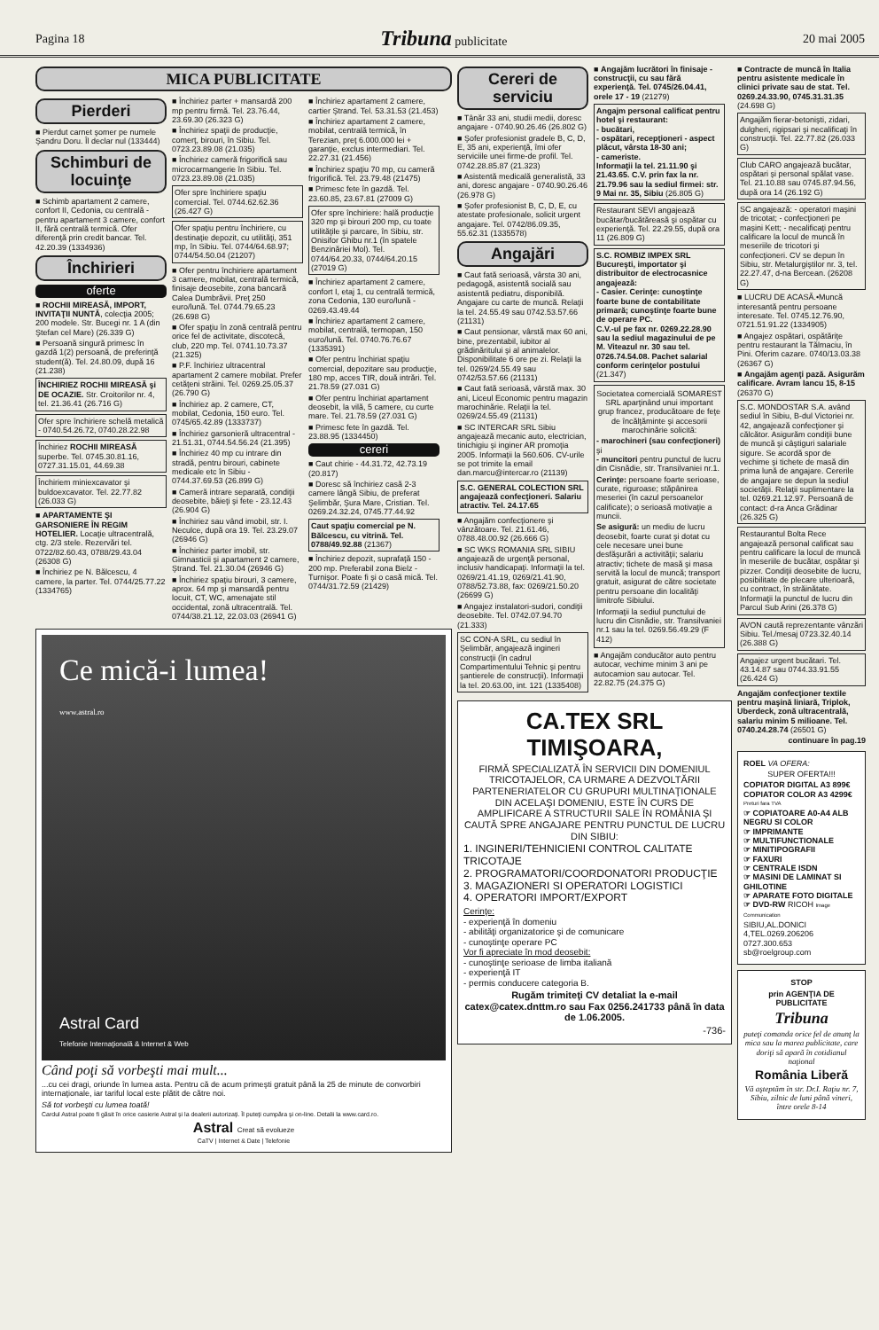Pagina 18 Tribuna publicitate 20 mai 2005
MICA PUBLICITATE
Pierderi
■ Pierdut carnet şomer pe numele Şandru Doru. Îl declar nul (133444)
Schimburi de locuinţe
■ Schimb apartament 2 camere, confort II, Cedonia, cu centrală - pentru apartament 3 camere, confort II, fără centrală termică. Ofer diferenţă prin credit bancar. Tel. 42.20.39 (1334936)
Închirieri
oferte
■ ROCHII MIREASĂ, IMPORT, INVITAŢII NUNTĂ, colecţia 2005; 200 modele. Str. Bucegi nr. 1 A (din Ştefan cel Mare) (26.339 G)
■ Persoană singură primesc în gazdă 1(2) persoană, de preferinţă student(ă). Tel. 24.80.09, după 16 (21.238)
ÎNCHIRIEZ ROCHII MIREASĂ şi DE OCAZIE. Str. Croitorilor nr. 4, tel. 21.36.41 (26.716 G)
Ofer spre închiriere schelă metalică - 0740.54.26.72, 0740.28.22.98
Închiriez ROCHII MIREASĂ superbe. Tel. 0745.30.81.16, 0727.31.15.01, 44.69.38
Închiriem miniexcavator şi buldoexcavator. Tel. 22.77.82 (26.033 G)
■ APARTAMENTE ŞI GARSONIERE ÎN REGIM HOTELIER. Locaţie ultracentrală, ctg. 2/3 stele. Rezervări tel. 0722/82.60.43, 0788/29.43.04 (26308 G)
■ Închiriez pe N. Bălcescu, 4 camere, la parter. Tel. 0744/25.77.22 (1334765)
■ Închiriez parter + mansardă 200 mp pentru firmă. Tel. 23.76.44, 23.69.30 (26.323 G)
■ Închiriez spaţii de producţie, comerţ, birouri, în Sibiu. Tel. 0723.23.89.08 (21.035)
■ Închiriez cameră frigorifică sau microcarmangerie în Sibiu. Tel. 0723.23.89.08 (21.035)
Ofer spre închiriere spaţiu comercial. Tel. 0744.62.62.36 (26.427 G)
Ofer spaţiu pentru închiriere, cu destinaţie depozit, cu utilităţi, 351 mp, în Sibiu. Tel. 0744/64.68.97; 0744/54.50.04 (21207)
■ Ofer pentru închiriere apartament 3 camere, mobilat, centrală termică, finisaje deosebite, zona bancară Calea Dumbrăvii. Preţ 250 euro/lună. Tel. 0744.79.65.23 (26.698 G)
■ Ofer spaţiu în zonă centrală pentru orice fel de activitate, discotecă, club, 220 mp. Tel. 0741.10.73.37 (21.325)
■ P.F. închiriez ultracentral apartament 2 camere mobilat. Prefer cetăţeni străini. Tel. 0269.25.05.37 (26.790 G)
■ Închiriez ap. 2 camere, CT, mobilat, Cedonia, 150 euro. Tel. 0745/65.42.89 (1333737)
■ Închiriez garsonieră ultracentral - 21.51.31, 0744.54.56.24 (21.395)
■ Închiriez 40 mp cu intrare din stradă, pentru birouri, cabinete medicale etc în Sibiu - 0744.37.69.53 (26.899 G)
■ Cameră intrare separată, condiţii deosebite, băieţi şi fete - 23.12.43 (26.904 G)
■ Închiriez sau vând imobil, str. I. Neculce, după ora 19. Tel. 23.29.07 (26946 G)
■ Închiriez parter imobil, str. Gimnasticii şi apartament 2 camere, Ştrand. Tel. 21.30.04 (26946 G)
■ Închiriez spaţiu birouri, 3 camere, aprox. 64 mp şi mansardă pentru locuit, CT, WC, amenajate stil occidental, zonă ultracentrală. Tel. 0744/38.21.12, 22.03.03 (26941 G)
■ Închiriez apartament 2 camere, cartier Ştrand. Tel. 53.31.53 (21.453)
■ Închiriez apartament 2 camere, mobilat, centrală termică, în Terezian, preţ 6.000.000 lei + garanţie, exclus intermediari. Tel. 22.27.31 (21.456)
■ Închiriez spaţiu 70 mp, cu cameră frigorifică. Tel. 23.79.48 (21475)
■ Primesc fete în gazdă. Tel. 23.60.85, 23.67.81 (27009 G)
Ofer spre închiriere: hală producţie 320 mp şi birouri 200 mp, cu toate utilităţile şi parcare, în Sibiu, str. Onisifor Ghibu nr.1 (în spatele Benzinăriei Mol). Tel. 0744/64.20.33, 0744/64.20.15 (27019 G)
■ Închiriez apartament 2 camere, confort I, etaj 1, cu centrală termică, zona Cedonia, 130 euro/lună - 0269.43.49.44
■ Închiriez apartament 2 camere, mobilat, centrală, termopan, 150 euro/lună. Tel. 0740.76.76.67 (1335391)
■ Ofer pentru închiriat spaţiu comercial, depozitare sau producţie, 180 mp, acces TIR, două intrări. Tel. 21.78.59 (27.031 G)
■ Ofer pentru închiriat apartament deosebit, la vilă, 5 camere, cu curte mare. Tel. 21.78.59 (27.031 G)
■ Primesc fete în gazdă. Tel. 23.88.95 (1334450)
cereri
■ Caut chirie - 44.31.72, 42.73.19 (20.817)
■ Doresc să închiriez casă 2-3 camere lângă Sibiu, de preferat Şelimbăr, Şura Mare, Cristian. Tel. 0269.24.32.24, 0745.77.44.92
Caut spaţiu comercial pe N. Bălcescu, cu vitrină. Tel. 0788/49.92.88 (21367)
■ Închiriez depozit, suprafaţă 150 - 200 mp. Preferabil zona Bielz - Turnişor. Poate fi şi o casă mică. Tel. 0744/31.72.59 (21429)
Ce mică-i lumea!
www.astral.ro
Astral Card
Telefonie Internaţională & Internet & Web
Când poţi să vorbeşti mai mult...
...cu cei dragi, oriunde în lumea asta. Pentru că de acum primeşti gratuit până la 25 de minute de convorbiri internaţionale, iar tariful local este plătit de către noi.
Să tot vorbeşti cu lumea toată!
Cardul Astral poate fi găsit în orice casierie Astral şi la dealerii autorizaţi. Îl puteţi cumpăra şi on-line. Detalii la www.card.ro.
Astral Creat să evolueze
CaTV | Internet & Date | Telefonie
Cereri de serviciu
■ Tânăr 33 ani, studii medii, doresc angajare - 0740.90.26.46 (26.802 G)
■ Şofer profesionist gradele B, C, D, E, 35 ani, experienţă, îmi ofer serviciile unei firme-de profil. Tel. 0742.28.85.87 (21.323)
■ Asistentă medicală generalistă, 33 ani, doresc angajare - 0740.90.26.46 (26.978 G)
■ Şofer profesionist B, C, D, E, cu atestate profesionale, solicit urgent angajare. Tel. 0742/86.09.35, 55.62.31 (1335578)
Angajări
■ Caut fată serioasă, vârsta 30 ani, pedagogă, asistentă socială sau asistentă pediatru, disponibilă. Angajare cu carte de muncă. Relaţii la tel. 24.55.49 sau 0742.53.57.66 (21131)
■ Caut pensionar, vârstă max 60 ani, bine, prezentabil, iubitor al grădinăritului şi al animalelor. Disponibilitate 6 ore pe zi. Relaţii la tel. 0269/24.55.49 sau 0742/53.57.66 (21131)
■ Caut fată serioasă, vârstă max. 30 ani, Liceul Economic pentru magazin marochinărie. Relaţii la tel. 0269/24.55.49 (21131)
■ SC INTERCAR SRL Sibiu angajează mecanic auto, electrician, tinichigiu şi inginer AR promoţia 2005. Informaţii la 560.606. CV-urile se pot trimite la email dan.marcu@intercar.ro (21139)
S.C. GENERAL COLECTION SRL angajează confecţioneri. Salariu atractiv. Tel. 24.17.65
■ Angajăm confecţionere şi vânzătoare. Tel. 21.61.46, 0788.48.00.92 (26.666 G)
■ SC WKS ROMANIA SRL SIBIU angajează de urgenţă personal, inclusiv handicapaţi. Informaţii la tel. 0269/21.41.19, 0269/21.41.90, 0788/52.73.88, fax: 0269/21.50.20 (26699 G)
■ Angajez instalatori-sudori, condiţii deosebite. Tel. 0742.07.94.70 (21.333)
SC CON-A SRL, cu sediul în Şelimbăr, angajează ingineri construcţii (în cadrul Compartimentului Tehnic şi pentru şantierele de construcţii). Informaţii la tel. 20.63.00, int. 121 (1335408)
■ Angajăm lucrători în finisaje - construcţii, cu sau fără experienţă. Tel. 0745/26.04.41, orele 17 - 19 (21279)
Angajm personal calificat pentru hotel şi restaurant:
- bucătari,
- ospătari, recepţioneri - aspect plăcut, vârsta 18-30 ani;
- cameriste.
Informaţii la tel. 21.11.90 şi 21.43.65. C.V. prin fax la nr. 21.79.96 sau la sediul firmei: str. 9 Mai nr. 35, Sibiu (26.805 G)
Restaurant SEVI angajează bucătar/bucătăreasă şi ospătar cu experienţă. Tel. 22.29.55, după ora 11 (26.809 G)
S.C. ROMBIZ IMPEX SRL Bucureşti, importator şi distribuitor de electrocasnice angajează:
- Casier. Cerinţe: cunoştinţe foarte bune de contabilitate primară; cunoştinţe foarte bune de operare PC.
C.V.-ul pe fax nr. 0269.22.28.90 sau la sediul magazinului de pe M. Viteazul nr. 30 sau tel. 0726.74.54.08. Pachet salarial conform cerinţelor postului (21.347)
Societatea comercială SOMAREST SRL aparţinând unui important grup francez, producătoare de feţe de încălţăminte şi accesorii marochinărie solicită:
- marochineri (sau confecţioneri) şi
- muncitori pentru punctul de lucru din Cisnădie, str. Transilvaniei nr.1.
Cerinţe: persoane foarte serioase, curate, riguroase; stăpânirea meseriei (în cazul persoanelor calificate); o serioasă motivaţie a muncii.
Se asigură: un mediu de lucru deosebit, foarte curat şi dotat cu cele necesare unei bune desfăşurări a activităţii; salariu atractiv; tichete de masă şi masa servită la locul de muncă; transport gratuit, asigurat de către societate pentru persoane din localităţi limitrofe Sibiului.
Informaţii la sediul punctului de lucru din Cisnădie, str. Transilvaniei nr.1 sau la tel. 0269.56.49.29 (F 412)
■ Angajăm conducător auto pentru autocar, vechime minim 3 ani pe autocamion sau autocar. Tel. 22.82.75 (24.375 G)
CA.TEX SRL
TIMIŞOARA,
FIRMĂ SPECIALIZATĂ ÎN SERVICII DIN DOMENIUL TRICOTAJELOR, CA URMARE A DEZVOLTĂRII PARTENERIATELOR CU GRUPURI MULTINAŢIONALE DIN ACELAŞI DOMENIU, ESTE ÎN CURS DE AMPLIFICARE A STRUCTURII SALE ÎN ROMÂNIA ŞI CAUTĂ SPRE ANGAJARE PENTRU PUNCTUL DE LUCRU DIN SIBIU:
1. INGINERI/TEHNICIENI CONTROL CALITATE TRICOTAJE
2. PROGRAMATORI/COORDONATORI PRODUCŢIE
3. MAGAZIONERI SI OPERATORI LOGISTICI
4. OPERATORI IMPORT/EXPORT
Cerinţe:
- experienţă în domeniu
- abilităţi organizatorice şi de comunicare
- cunoştinţe operare PC
Vor fi apreciate în mod deosebit:
- cunoştinţe serioase de limba italiană
- experienţă IT
- permis conducere categoria B.
Rugăm trimiteţi CV detaliat la e-mail catex@catex.dnttm.ro sau Fax 0256.241733 până în data de 1.06.2005.
-736-
■ Contracte de muncă în Italia pentru asistente medicale în clinici private sau de stat. Tel. 0269.24.33.90, 0745.31.31.35 (24.698 G)
Angajăm fierar-betonişti, zidari, dulgheri, rigipsari şi necalificaţi în construcţii. Tel. 22.77.82 (26.033 G)
Club CARO angajează bucătar, ospătari şi personal spălat vase. Tel. 21.10.88 sau 0745.87.94.56, după ora 14 (26.192 G)
SC angajează: - operatori maşini de tricotat; - confecţioneri pe maşini Kett; - necalificaţi pentru calificare la locul de muncă în meseriile de tricotori şi confecţioneri. CV se depun în Sibiu, str. Metalurgiştilor nr. 3, tel. 22.27.47, d-na Bercean. (26208 G)
■ LUCRU DE ACASĂ.•Muncă interesantă pentru persoane interesate. Tel. 0745.12.76.90, 0721.51.91.22 (1334905)
■ Angajez ospătari, ospătăriţe pentru restaurant la Tălmaciu, în Pini. Oferim cazare. 0740/13.03.38 (26367 G)
■ Angajăm agenţi pază. Asigurăm calificare. Avram Iancu 15, 8-15 (26370 G)
S.C. MONDOSTAR S.A. având sediul în Sibiu, B-dul Victoriei nr. 42, angajează confecţioner şi călcător. Asigurăm condiţii bune de muncă şi câştiguri salariale sigure. Se acordă spor de vechime şi tichete de masă din prima lună de angajare. Cererile de angajare se depun la sediul societăţii. Relaţii suplimentare la tel. 0269.21.12.97. Persoană de contact: d-ra Anca Grădinar (26.325 G)
Restaurantul Bolta Rece angajează personal calificat sau pentru calificare la locul de muncă în meseriile de bucătar, ospătar şi pizzer. Condiţii deosebite de lucru, posibilitate de plecare ulterioară, cu contract, în străinătate. Informaţii la punctul de lucru din Parcul Sub Arini (26.378 G)
AVON caută reprezentante vânzări Sibiu. Tel./mesaj 0723.32.40.14 (26.388 G)
Angajez urgent bucătari. Tel. 43.14.87 sau 0744.33.91.55 (26.424 G)
Angajăm confecţioner textile pentru maşină liniară, Triplok, Uberdeck, zonă ultracentrală, salariu minim 5 milioane. Tel. 0740.24.28.74 (26501 G)
continuare în pag.19
ROEL VA OFERA:
SUPER OFERTA!!!
COPIATOR DIGITAL A3 899€
COPIATOR COLOR A3 4299€
Preturi fara TVA
☞ COPIATOARE A0-A4 ALB NEGRU SI COLOR
☞ IMPRIMANTE
☞ MULTIFUNCTIONALE
☞ MINITIPOGRAFII
☞ FAXURI
☞ CENTRALE ISDN
☞ MASINI DE LAMINAT SI GHILOTINE
☞ APARATE FOTO DIGITALE
☞ DVD-RW RICOH Image Communication
SIBIU,AL.DONICI 4,TEL.0269.206206 0727.300.653 sb@roelgroup.com
STOP
prin AGENŢIA DE PUBLICITATE
Tribuna
puteţi comanda orice fel de anunţ la mica sau la marea publicitate, care doriţi să apară în cotidianul naţional
România Liberă
Vă aşteptăm în str. Dr.I. Raţiu nr. 7, Sibiu, zilnic de luni până vineri, între orele 8-14